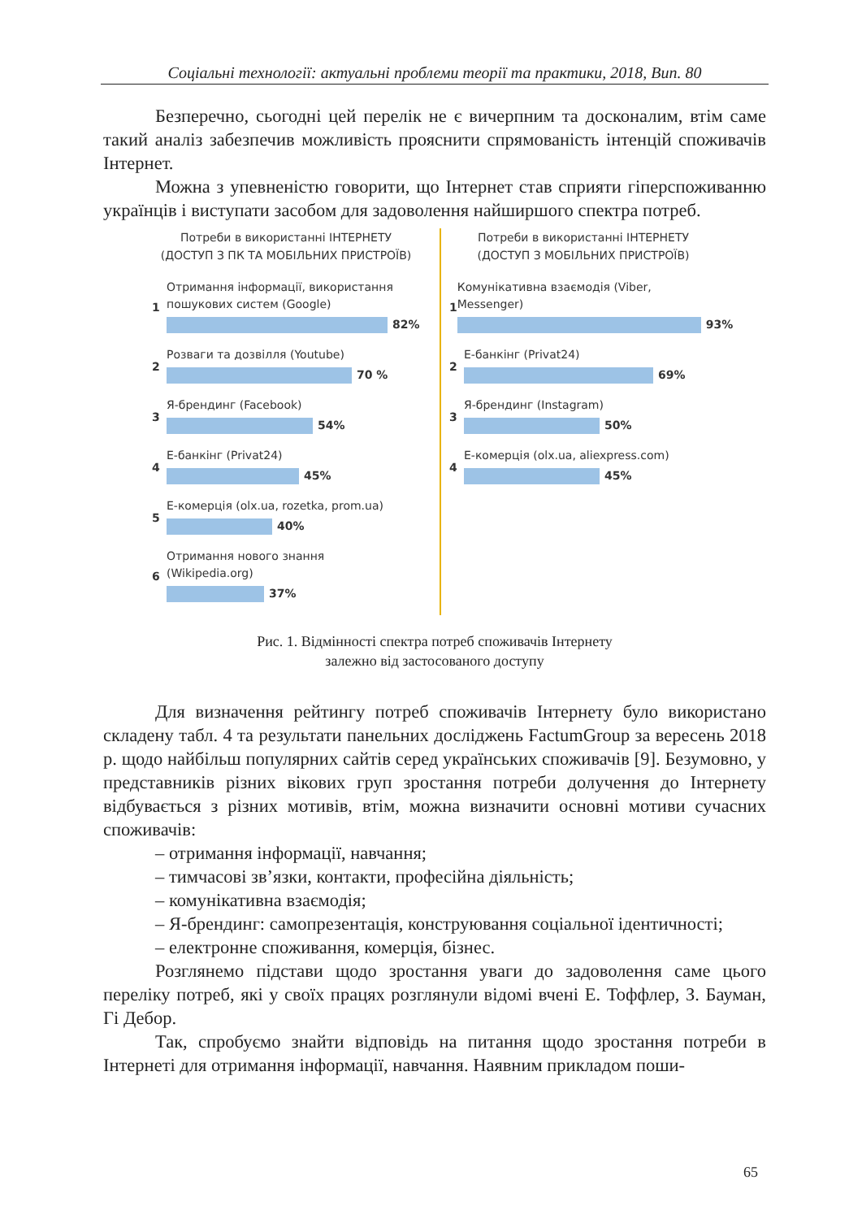Соціальні технології: актуальні проблеми теорії та практики, 2018, Вип. 80
Безперечно, сьогодні цей перелік не є вичерпним та досконалим, втім саме такий аналіз забезпечив можливість прояснити спрямованість інтенцій споживачів Інтернет.
Можна з упевненістю говорити, що Інтернет став сприяти гіперспоживанню українців і виступати засобом для задоволення найширшого спектра потреб.
Потреби в використанні ІНТЕРНЕТУ
(ДОСТУП З ПК ТА МОБІЛЬНИХ ПРИСТРОЇВ)
1
Отримання інформації, використання
пошукових систем (Google)
82%
2
Розваги та дозвілля (Youtube)
70 %
3
Я-брендинг (Facebook)
54%
4
Е-банкінг (Privat24)
45%
5
Е-комерція (olx.ua, rozetka, prom.ua)
40%
6
Отримання нового знання
(Wikipedia.org)
37%
Потреби в використанні ІНТЕРНЕТУ
(ДОСТУП З МОБІЛЬНИХ ПРИСТРОЇВ)
1
Комунікативна взаємодія (Viber,
Messenger)
93%
2
Е-банкінг (Privat24)
69%
3
Я-брендинг (Instagram)
50%
4
Е-комерція (olx.ua, aliexpress.com)
45%
Рис. 1. Відмінності спектра потреб споживачів Інтернету
залежно від застосованого доступу
Для визначення рейтингу потреб споживачів Інтернету було використано складену табл. 4 та результати панельних досліджень FactumGroup за вересень 2018 р. щодо найбільш популярних сайтів серед українських споживачів [9]. Безумовно, у представників різних вікових груп зростання потреби долучення до Інтернету відбувається з різних мотивів, втім, можна визначити основні мотиви сучасних споживачів:
– отримання інформації, навчання;
– тимчасові зв’язки, контакти, професійна діяльність;
– комунікативна взаємодія;
– Я-брендинг: самопрезентація, конструювання соціальної ідентичності;
– електронне споживання, комерція, бізнес.
Розглянемо підстави щодо зростання уваги до задоволення саме цього переліку потреб, які у своїх працях розглянули відомі вчені Е. Тоффлер, З. Бауман, Гі Дебор.
Так, спробуємо знайти відповідь на питання щодо зростання потреби в Інтернеті для отримання інформації, навчання. Наявним прикладом поши-
65